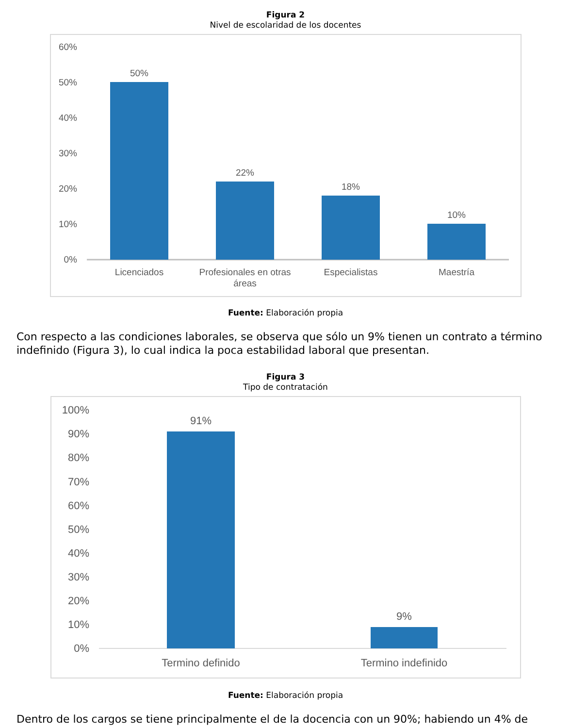Figura 2
Nivel de escolaridad de los docentes
60%
50%
40%
30%
20%
10%
0%
50%
22%
18%
10%
Licenciados
Profesionales en otras
áreas
Especialistas
Maestría
Fuente: Elaboración propia
Con respecto a las condiciones laborales, se observa que sólo un 9% tienen un contrato a término indefinido (Figura 3), lo cual indica la poca estabilidad laboral que presentan.
Figura 3
Tipo de contratación
100%
90%
80%
70%
60%
50%
40%
30%
20%
10%
0%
91%
9%
Termino definido
Termino indefinido
Fuente: Elaboración propia
Dentro de los cargos se tiene principalmente el de la docencia con un 90%; habiendo un 4% de